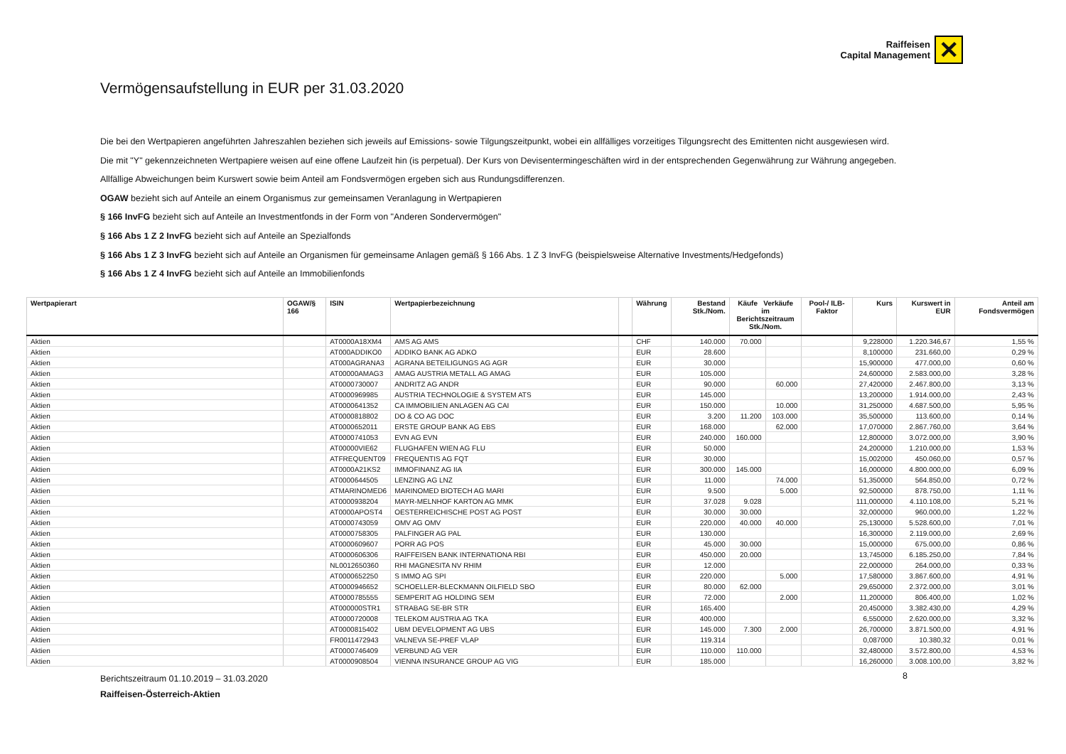Raiffeisen
Capital Management
✕
Vermögensaufstellung in EUR per 31.03.2020
Die bei den Wertpapieren angeführten Jahreszahlen beziehen sich jeweils auf Emissions- sowie Tilgungszeitpunkt, wobei ein allfälliges vorzeitiges Tilgungsrecht des Emittenten nicht ausgewiesen wird.
Die mit "Y" gekennzeichneten Wertpapiere weisen auf eine offene Laufzeit hin (is perpetual). Der Kurs von Devisentermingeschäften wird in der entsprechenden Gegenwährung zur Währung angegeben.
Allfällige Abweichungen beim Kurswert sowie beim Anteil am Fondsvermögen ergeben sich aus Rundungsdifferenzen.
OGAW bezieht sich auf Anteile an einem Organismus zur gemeinsamen Veranlagung in Wertpapieren
§ 166 InvFG bezieht sich auf Anteile an Investmentfonds in der Form von "Anderen Sondervermögen"
§ 166 Abs 1 Z 2 InvFG bezieht sich auf Anteile an Spezialfonds
§ 166 Abs 1 Z 3 InvFG bezieht sich auf Anteile an Organismen für gemeinsame Anlagen gemäß § 166 Abs. 1 Z 3 InvFG (beispielsweise Alternative Investments/Hedgefonds)
§ 166 Abs 1 Z 4 InvFG bezieht sich auf Anteile an Immobilienfonds
| Wertpapierart | OGAW/§ 166 | ISIN | Wertpapierbezeichnung | | Währung | Bestand Stk./Nom. | Käufe Verkäufe im Berichtszeitraum Stk./Nom. | | Pool-/ ILB-Faktor | Kurs | Kurswert in EUR | Anteil am Fondsvermögen |
| --- | --- | --- | --- | --- | --- | --- | --- | --- | --- | --- | --- | --- |
| Aktien | | AT0000A18XM4 | AMS AG AMS | | CHF | 140.000 | 70.000 | | | 9,228000 | 1.220.346,67 | 1,55 % |
| Aktien | | AT000ADDIKO0 | ADDIKO BANK AG ADKO | | EUR | 28.600 | | | | 8,100000 | 231.660,00 | 0,29 % |
| Aktien | | AT000AGRANA3 | AGRANA BETEILIGUNGS AG AGR | | EUR | 30.000 | | | | 15,900000 | 477.000,00 | 0,60 % |
| Aktien | | AT00000AMAG3 | AMAG AUSTRIA METALL AG AMAG | | EUR | 105.000 | | | | 24,600000 | 2.583.000,00 | 3,28 % |
| Aktien | | AT0000730007 | ANDRITZ AG ANDR | | EUR | 90.000 | | 60.000 | | 27,420000 | 2.467.800,00 | 3,13 % |
| Aktien | | AT0000969985 | AUSTRIA TECHNOLOGIE & SYSTEM ATS | | EUR | 145.000 | | | | 13,200000 | 1.914.000,00 | 2,43 % |
| Aktien | | AT0000641352 | CA IMMOBILIEN ANLAGEN AG CAI | | EUR | 150.000 | | 10.000 | | 31,250000 | 4.687.500,00 | 5,95 % |
| Aktien | | AT0000818802 | DO & CO AG DOC | | EUR | 3.200 | 11.200 | 103.000 | | 35,500000 | 113.600,00 | 0,14 % |
| Aktien | | AT0000652011 | ERSTE GROUP BANK AG EBS | | EUR | 168.000 | | 62.000 | | 17,070000 | 2.867.760,00 | 3,64 % |
| Aktien | | AT0000741053 | EVN AG EVN | | EUR | 240.000 | 160.000 | | | 12,800000 | 3.072.000,00 | 3,90 % |
| Aktien | | AT00000VIE62 | FLUGHAFEN WIEN AG FLU | | EUR | 50.000 | | | | 24,200000 | 1.210.000,00 | 1,53 % |
| Aktien | | ATFREQUENT09 | FREQUENTIS AG FQT | | EUR | 30.000 | | | | 15,002000 | 450.060,00 | 0,57 % |
| Aktien | | AT0000A21KS2 | IMMOFINANZ AG IIA | | EUR | 300.000 | 145.000 | | | 16,000000 | 4.800.000,00 | 6,09 % |
| Aktien | | AT0000644505 | LENZING AG LNZ | | EUR | 11.000 | | 74.000 | | 51,350000 | 564.850,00 | 0,72 % |
| Aktien | | ATMARINOMED6 | MARINOMED BIOTECH AG MARI | | EUR | 9.500 | | 5.000 | | 92,500000 | 878.750,00 | 1,11 % |
| Aktien | | AT0000938204 | MAYR-MELNHOF KARTON AG MMK | | EUR | 37.028 | 9.028 | | | 111,000000 | 4.110.108,00 | 5,21 % |
| Aktien | | AT0000APOST4 | OESTERREICHISCHE POST AG POST | | EUR | 30.000 | 30.000 | | | 32,000000 | 960.000,00 | 1,22 % |
| Aktien | | AT0000743059 | OMV AG OMV | | EUR | 220.000 | 40.000 | 40.000 | | 25,130000 | 5.528.600,00 | 7,01 % |
| Aktien | | AT0000758305 | PALFINGER AG PAL | | EUR | 130.000 | | | | 16,300000 | 2.119.000,00 | 2,69 % |
| Aktien | | AT0000609607 | PORR AG POS | | EUR | 45.000 | 30.000 | | | 15,000000 | 675.000,00 | 0,86 % |
| Aktien | | AT0000606306 | RAIFFEISEN BANK INTERNATIONA RBI | | EUR | 450.000 | 20.000 | | | 13,745000 | 6.185.250,00 | 7,84 % |
| Aktien | | NL0012650360 | RHI MAGNESITA NV RHIM | | EUR | 12.000 | | | | 22,000000 | 264.000,00 | 0,33 % |
| Aktien | | AT0000652250 | S IMMO AG SPI | | EUR | 220.000 | | 5.000 | | 17,580000 | 3.867.600,00 | 4,91 % |
| Aktien | | AT0000946652 | SCHOELLER-BLECKMANN OILFIELD SBO | | EUR | 80.000 | 62.000 | | | 29,650000 | 2.372.000,00 | 3,01 % |
| Aktien | | AT0000785555 | SEMPERIT AG HOLDING SEM | | EUR | 72.000 | | 2.000 | | 11,200000 | 806.400,00 | 1,02 % |
| Aktien | | AT000000STR1 | STRABAG SE-BR STR | | EUR | 165.400 | | | | 20,450000 | 3.382.430,00 | 4,29 % |
| Aktien | | AT0000720008 | TELEKOM AUSTRIA AG TKA | | EUR | 400.000 | | | | 6,550000 | 2.620.000,00 | 3,32 % |
| Aktien | | AT0000815402 | UBM DEVELOPMENT AG UBS | | EUR | 145.000 | 7.300 | 2.000 | | 26,700000 | 3.871.500,00 | 4,91 % |
| Aktien | | FR0011472943 | VALNEVA SE-PREF VLAP | | EUR | 119.314 | | | | 0,087000 | 10.380,32 | 0,01 % |
| Aktien | | AT0000746409 | VERBUND AG VER | | EUR | 110.000 | 110.000 | | | 32,480000 | 3.572.800,00 | 4,53 % |
| Aktien | | AT0000908504 | VIENNA INSURANCE GROUP AG VIG | | EUR | 185.000 | | | | 16,260000 | 3.008.100,00 | 3,82 % |
Berichtszeitraum 01.10.2019 – 31.03.2020
Raiffeisen-Österreich-Aktien
8